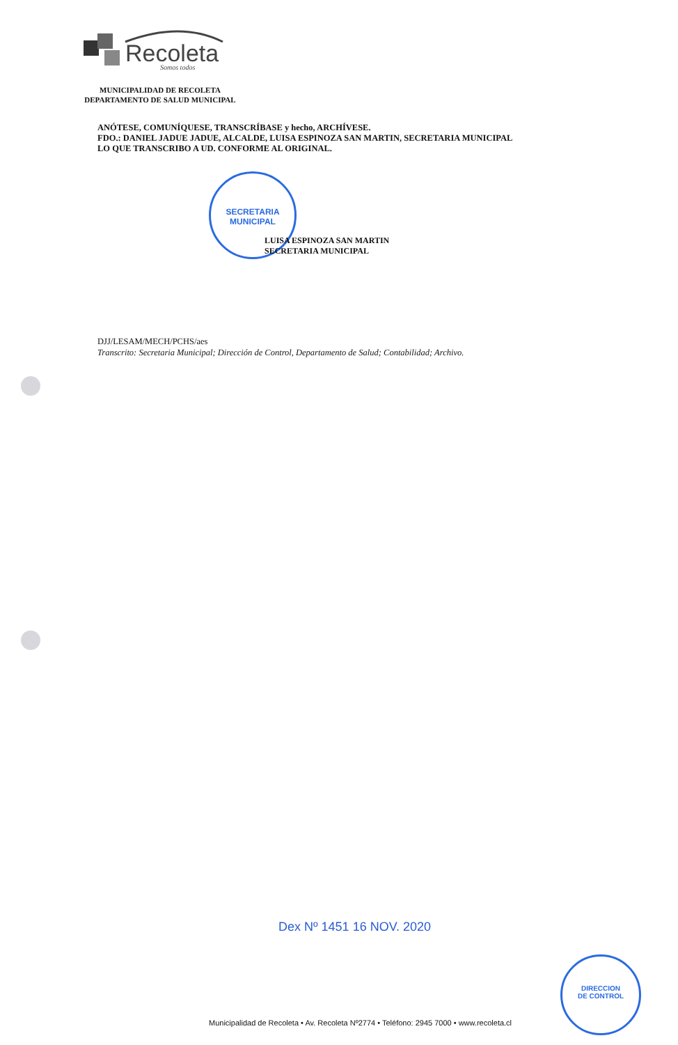Recoleta
Somos todos
MUNICIPALIDAD DE RECOLETA
DEPARTAMENTO DE SALUD MUNICIPAL
ANÓTESE, COMUNÍQUESE, TRANSCRÍBASE y hecho, ARCHÍVESE.
FDO.: DANIEL JADUE JADUE, ALCALDE, LUISA ESPINOZA SAN MARTIN, SECRETARIA MUNICIPAL
LO QUE TRANSCRIBO A UD. CONFORME AL ORIGINAL.
SECRETARIA
MUNICIPAL
LUISA ESPINOZA SAN MARTIN
SECRETARIA MUNICIPAL
DJJ/LESAM/MECH/PCHS/aes
Transcrito: Secretaria Municipal; Dirección de Control, Departamento de Salud; Contabilidad; Archivo.
Dex Nº 1451 16 NOV. 2020
DIRECCION
DE CONTROL
Municipalidad de Recoleta • Av. Recoleta Nº2774 • Teléfono: 2945 7000 • www.recoleta.cl